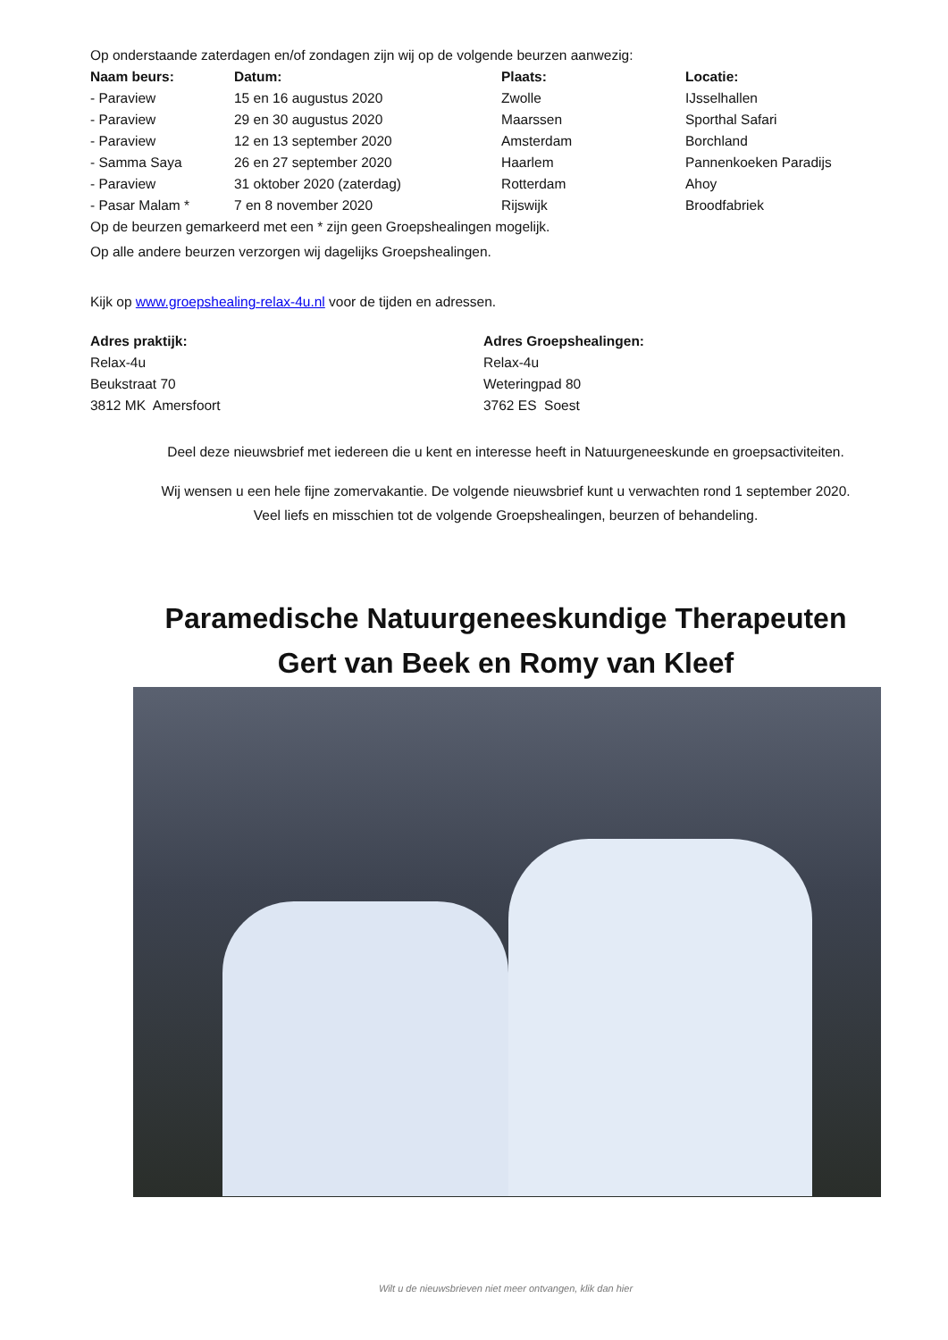Op onderstaande zaterdagen en/of zondagen zijn wij op de volgende beurzen aanwezig:
| Naam beurs: | Datum: | Plaats: | Locatie: |
| --- | --- | --- | --- |
| - Paraview | 15 en 16 augustus 2020 | Zwolle | IJsselhallen |
| - Paraview | 29 en 30 augustus 2020 | Maarssen | Sporthal Safari |
| - Paraview | 12 en 13 september 2020 | Amsterdam | Borchland |
| - Samma Saya | 26 en 27 september 2020 | Haarlem | Pannenkoeken Paradijs |
| - Paraview | 31 oktober 2020 (zaterdag) | Rotterdam | Ahoy |
| - Pasar Malam * | 7 en 8 november 2020 | Rijswijk | Broodfabriek |
Op de beurzen gemarkeerd met een * zijn geen Groepshealingen mogelijk.
Op alle andere beurzen verzorgen wij dagelijks Groepshealingen.
Kijk op www.groepshealing-relax-4u.nl voor de tijden en adressen.
Adres praktijk:
Relax-4u
Beukstraat 70
3812 MK Amersfoort
Adres Groepshealingen:
Relax-4u
Weteringpad 80
3762 ES Soest
Deel deze nieuwsbrief met iedereen die u kent en interesse heeft in Natuurgeneeskunde en groepsactiviteiten.
Wij wensen u een hele fijne zomervakantie. De volgende nieuwsbrief kunt u verwachten rond 1 september 2020.
Veel liefs en misschien tot de volgende Groepshealingen, beurzen of behandeling.
Paramedische Natuurgeneeskundige Therapeuten
Gert van Beek en Romy van Kleef
Wilt u de nieuwsbrieven niet meer ontvangen, klik dan hier